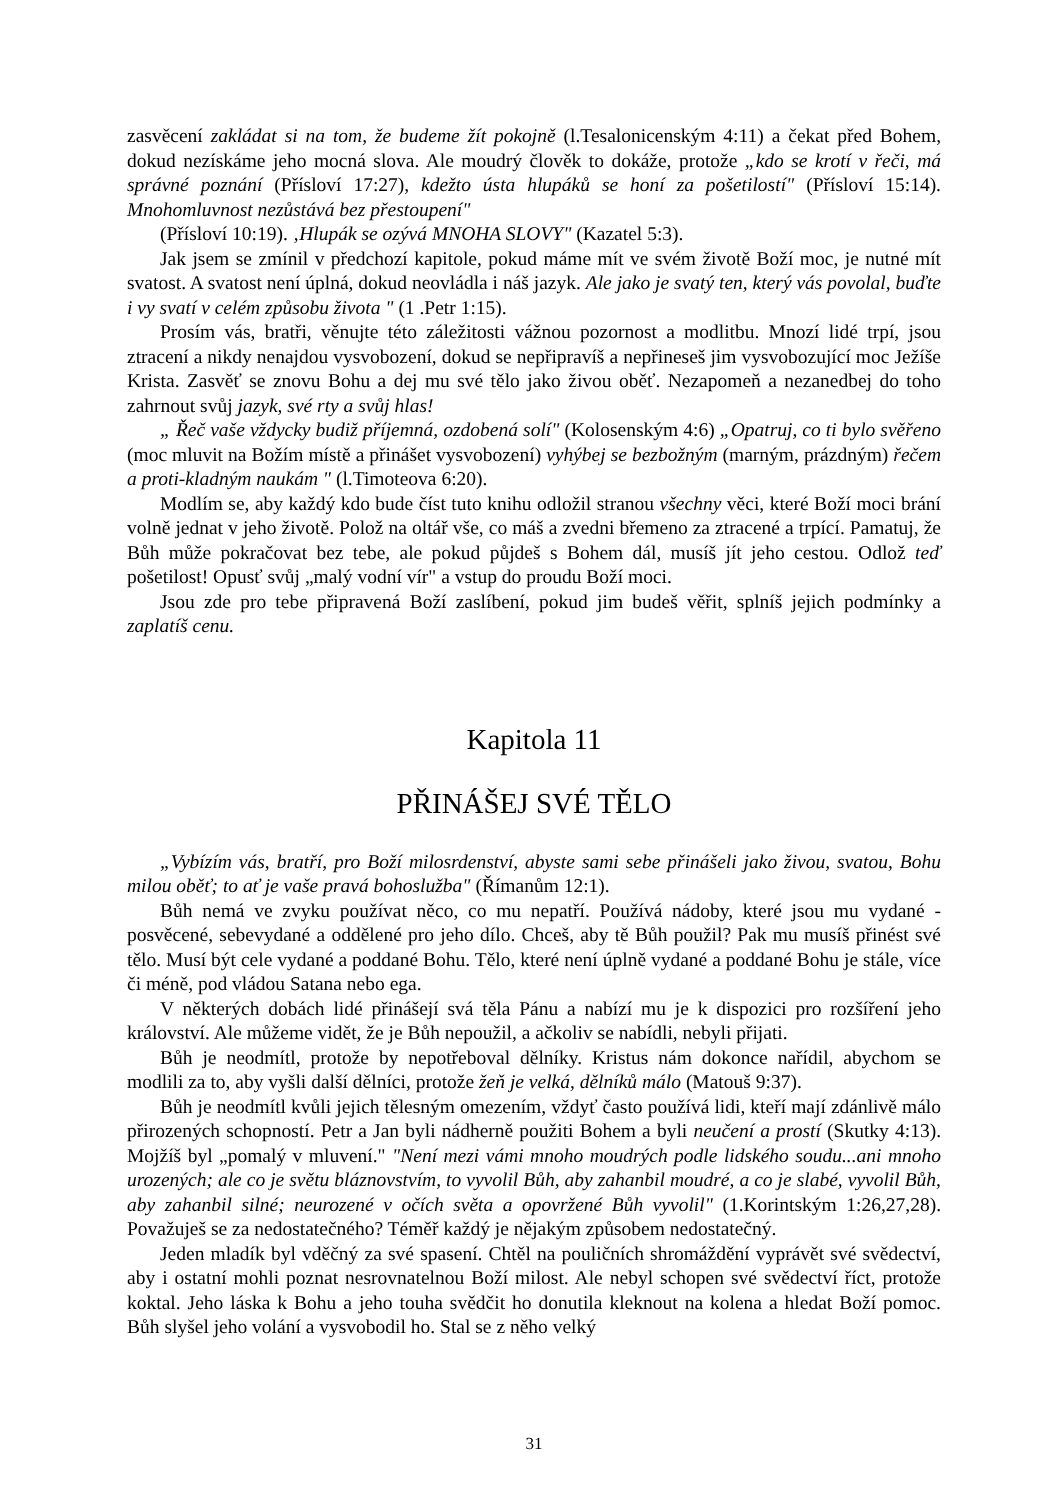zasvěcení zakládat si na tom, že budeme žít pokojně (l.Tesalonicenským 4:11) a čekat před Bohem, dokud nezískáme jeho mocná slova. Ale moudrý člověk to dokáže, protože „kdo se krotí v řeči, má správné poznání (Přísloví 17:27), kdežto ústa hlupáků se honí za pošetilostí" (Přísloví 15:14). Mnohomluvnost nezůstává bez přestoupení"
(Přísloví 10:19). ‚Hlupák se ozývá MNOHA SLOVY" (Kazatel 5:3).
Jak jsem se zmínil v předchozí kapitole, pokud máme mít ve svém životě Boží moc, je nutné mít svatost. A svatost není úplná, dokud neovládla i náš jazyk. Ale jako je svatý ten, který vás povolal, buďte i vy svatí v celém způsobu života " (1 .Petr 1:15).
Prosím vás, bratři, věnujte této záležitosti vážnou pozornost a modlitbu. Mnozí lidé trpí, jsou ztracení a nikdy nenajdou vysvobození, dokud se nepřipravíš a nepřineseš jim vysvobozující moc Ježíše Krista. Zasvěť se znovu Bohu a dej mu své tělo jako živou oběť. Nezapomeň a nezanedbej do toho zahrnout svůj jazyk, své rty a svůj hlas!
„ Řeč vaše vždycky budiž příjemná, ozdobená solí" (Kolosenským 4:6) „Opatruj, co ti bylo svěřeno (moc mluvit na Božím místě a přinášet vysvobození) vyhýbej se bezbožným (marným, prázdným) řečem a proti-kladným naukám " (l.Timoteova 6:20).
Modlím se, aby každý kdo bude číst tuto knihu odložil stranou všechny věci, které Boží moci brání volně jednat v jeho životě. Polož na oltář vše, co máš a zvedni břemeno za ztracené a trpící. Pamatuj, že Bůh může pokračovat bez tebe, ale pokud půjdeš s Bohem dál, musíš jít jeho cestou. Odlož teď pošetilost! Opusť svůj „malý vodní vír" a vstup do proudu Boží moci.
Jsou zde pro tebe připravená Boží zaslíbení, pokud jim budeš věřit, splníš jejich podmínky a zaplatíš cenu.
Kapitola 11
PŘINÁŠEJ SVÉ TĚLO
„Vybízím vás, bratří, pro Boží milosrdenství, abyste sami sebe přinášeli jako živou, svatou, Bohu milou oběť; to ať je vaše pravá bohoslužba" (Římanům 12:1).
Bůh nemá ve zvyku používat něco, co mu nepatří. Používá nádoby, které jsou mu vydané - posvěcené, sebevydané a oddělené pro jeho dílo. Chceš, aby tě Bůh použil? Pak mu musíš přinést své tělo. Musí být cele vydané a poddané Bohu. Tělo, které není úplně vydané a poddané Bohu je stále, více či méně, pod vládou Satana nebo ega.
V některých dobách lidé přinášejí svá těla Pánu a nabízí mu je k dispozici pro rozšíření jeho království. Ale můžeme vidět, že je Bůh nepoužil, a ačkoliv se nabídli, nebyli přijati.
Bůh je neodmítl, protože by nepotřeboval dělníky. Kristus nám dokonce nařídil, abychom se modlili za to, aby vyšli další dělníci, protože žeň je velká, dělníků málo (Matouš 9:37).
Bůh je neodmítl kvůli jejich tělesným omezením, vždyť často používá lidi, kteří mají zdánlivě málo přirozených schopností. Petr a Jan byli nádherně použiti Bohem a byli neučení a prostí (Skutky 4:13). Mojžíš byl „pomalý v mluvení." "Není mezi vámi mnoho moudrých podle lidského soudu...ani mnoho urozených; ale co je světu bláznovstvím, to vyvolil Bůh, aby zahanbil moudré, a co je slabé, vyvolil Bůh, aby zahanbil silné; neurozené v očích světa a opovržené Bůh vyvolil" (1.Korintským 1:26,27,28). Považuješ se za nedostatečného? Téměř každý je nějakým způsobem nedostatečný.
Jeden mladík byl vděčný za své spasení. Chtěl na pouličních shromáždění vyprávět své svědectví, aby i ostatní mohli poznat nesrovnatelnou Boží milost. Ale nebyl schopen své svědectví říct, protože koktal. Jeho láska k Bohu a jeho touha svědčit ho donutila kleknout na kolena a hledat Boží pomoc. Bůh slyšel jeho volání a vysvobodil ho. Stal se z něho velký
31